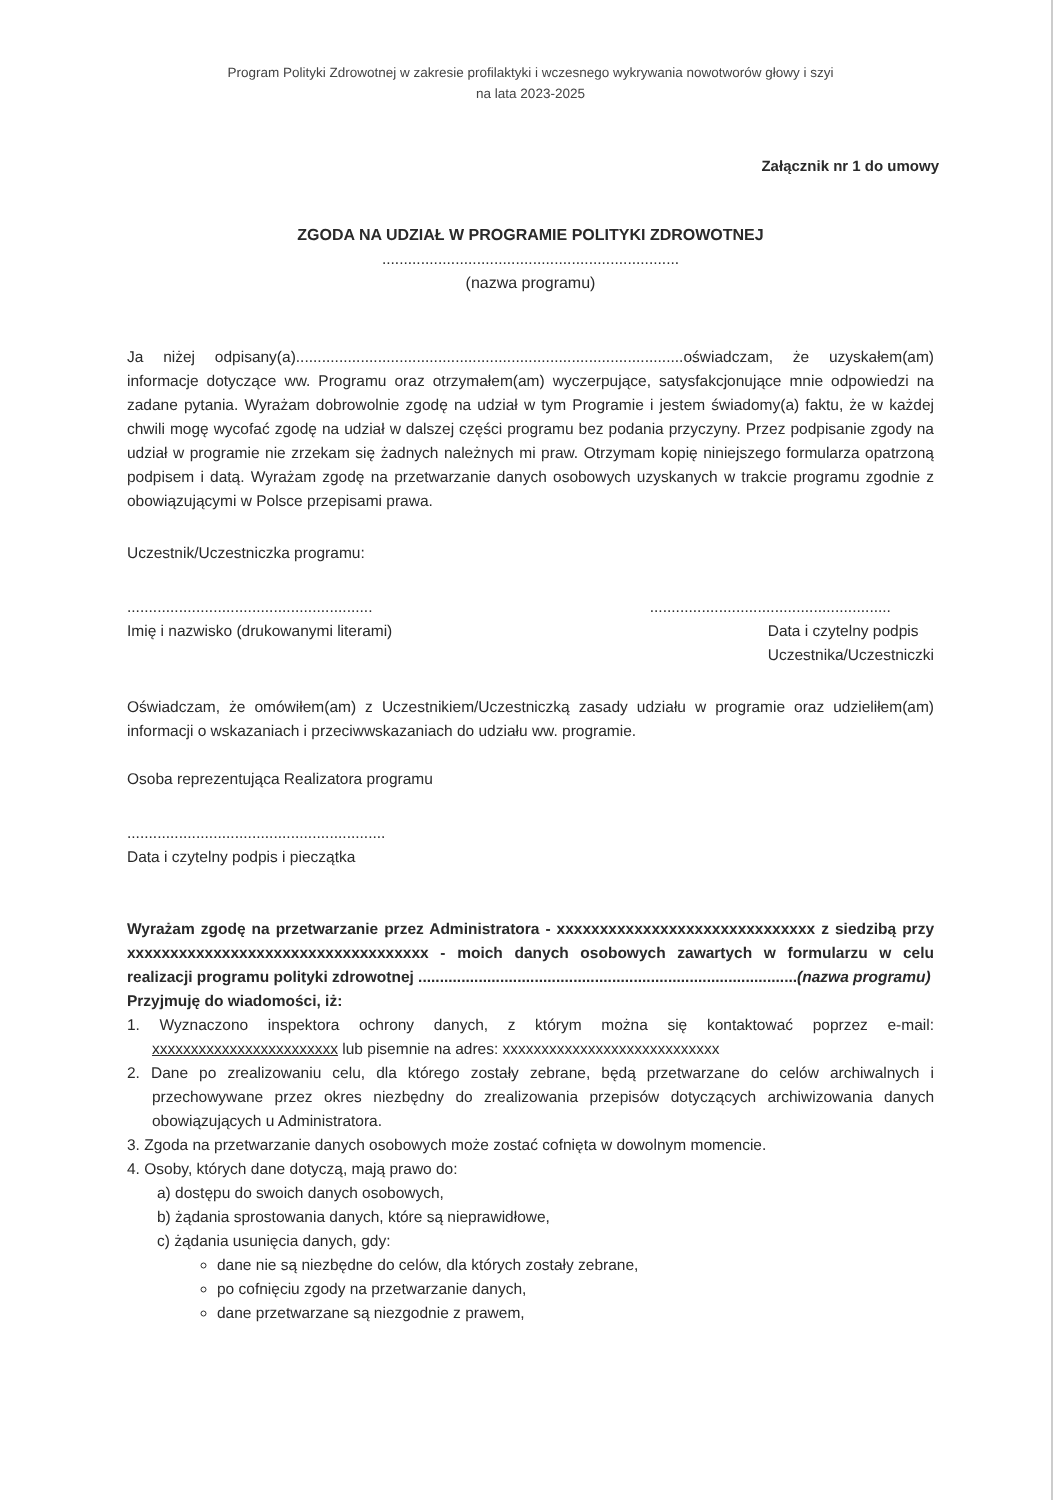Program Polityki Zdrowotnej w zakresie profilaktyki i wczesnego wykrywania nowotworów głowy i szyi
na lata 2023-2025
Załącznik nr 1 do umowy
ZGODA NA UDZIAŁ W PROGRAMIE POLITYKI ZDROWOTNEJ
.....................................................................
(nazwa programu)
Ja niżej odpisany(a)..........................................................................................oświadczam, że uzyskałem(am) informacje dotyczące ww. Programu oraz otrzymałem(am) wyczerpujące, satysfakcjonujące mnie odpowiedzi na zadane pytania. Wyrażam dobrowolnie zgodę na udział w tym Programie i jestem świadomy(a) faktu, że w każdej chwili mogę wycofać zgodę na udział w dalszej części programu bez podania przyczyny. Przez podpisanie zgody na udział w programie nie zrzekam się żadnych należnych mi praw. Otrzymam kopię niniejszego formularza opatrzoną podpisem i datą. Wyrażam zgodę na przetwarzanie danych osobowych uzyskanych w trakcie programu zgodnie z obowiązującymi w Polsce przepisami prawa.
Uczestnik/Uczestniczka programu:
.........................................................
Imię i nazwisko (drukowanymi literami)
........................................................
Data i czytelny podpis
Uczestnika/Uczestniczki
Oświadczam, że omówiłem(am) z Uczestnikiem/Uczestniczką zasady udziału w programie oraz udzieliłem(am) informacji o wskazaniach i przeciwwskazaniach do udziału ww. programie.
Osoba reprezentująca Realizatora programu
............................................................
Data i czytelny podpis i pieczątka
Wyrażam zgodę na przetwarzanie przez Administratora - xxxxxxxxxxxxxxxxxxxxxxxxxxxxxx z siedzibą przy xxxxxxxxxxxxxxxxxxxxxxxxxxxxxxxxxxx - moich danych osobowych zawartych w formularzu w celu realizacji programu polityki zdrowotnej ........................................................................................(nazwa programu)
Przyjmuję do wiadomości, iż:
1. Wyznaczono inspektora ochrony danych, z którym można się kontaktować poprzez e-mail: xxxxxxxxxxxxxxxxxxxxxxxx lub pisemnie na adres: xxxxxxxxxxxxxxxxxxxxxxxxxxxx
2. Dane po zrealizowaniu celu, dla którego zostały zebrane, będą przetwarzane do celów archiwalnych i przechowywane przez okres niezbędny do zrealizowania przepisów dotyczących archiwizowania danych obowiązujących u Administratora.
3. Zgoda na przetwarzanie danych osobowych może zostać cofnięta w dowolnym momencie.
4. Osoby, których dane dotyczą, mają prawo do:
a) dostępu do swoich danych osobowych,
b) żądania sprostowania danych, które są nieprawidłowe,
c) żądania usunięcia danych, gdy:
dane nie są niezbędne do celów, dla których zostały zebrane,
po cofnięciu zgody na przetwarzanie danych,
dane przetwarzane są niezgodnie z prawem,